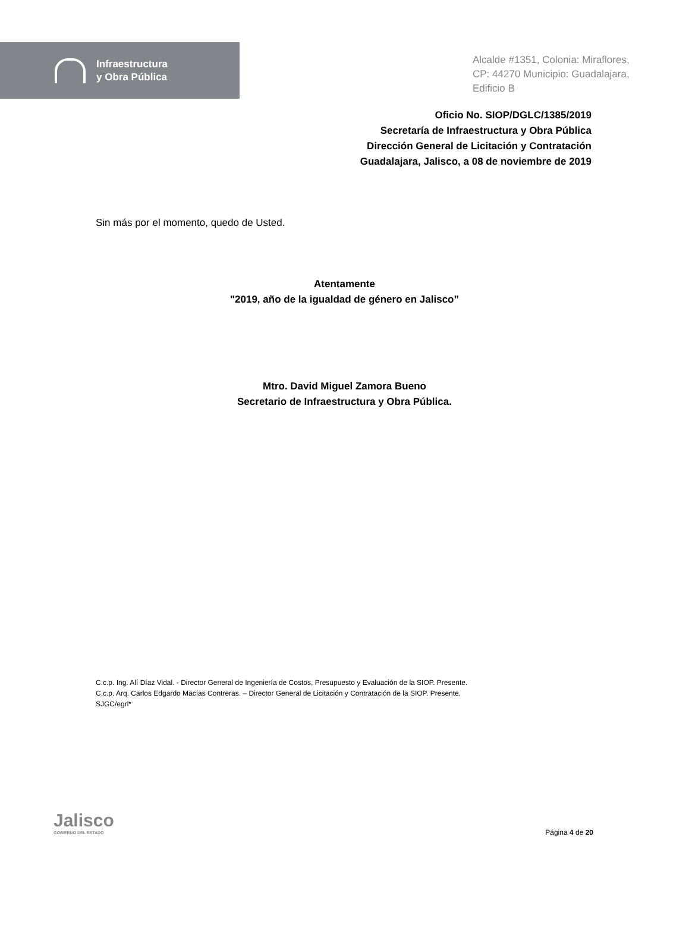Infraestructura
y Obra Pública
Alcalde #1351, Colonia: Miraflores,
CP: 44270 Municipio: Guadalajara,
Edificio B
Oficio No. SIOP/DGLC/1385/2019
Secretaría de Infraestructura y Obra Pública
Dirección General de Licitación y Contratación
Guadalajara, Jalisco, a 08 de noviembre de 2019
Sin más por el momento, quedo de Usted.
Atentamente
"2019, año de la igualdad de género en Jalisco”
Mtro. David Miguel Zamora Bueno
Secretario de Infraestructura y Obra Pública.
C.c.p. Ing. Alí Díaz Vidal. - Director General de Ingeniería de Costos, Presupuesto y Evaluación de la SIOP. Presente.
C.c.p. Arq. Carlos Edgardo Macías Contreras. – Director General de Licitación y Contratación de la SIOP. Presente.
SJGC/egrl*
Jalisco
GOBIERNO DEL ESTADO
Página 4 de 20